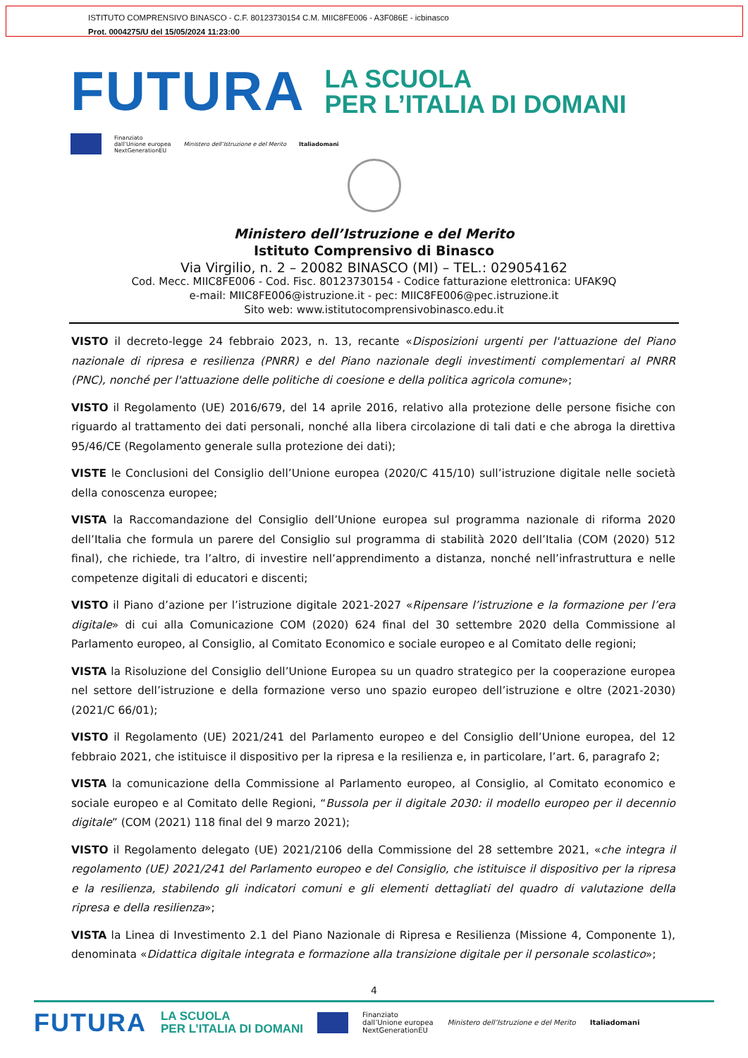ISTITUTO COMPRENSIVO BINASCO - C.F. 80123730154 C.M. MIIC8FE006 - A3F086E - icbinasco
Prot. 0004275/U del 15/05/2024 11:23:00
FUTURA
LA SCUOLA
PER L’ITALIA DI DOMANI
Finanziato
dall’Unione europea
NextGenerationEU
Ministero dell’Istruzione e del Merito
Italiadomani
Ministero dell’Istruzione e del Merito
Istituto Comprensivo di Binasco
Via Virgilio, n. 2 – 20082 BINASCO (MI) – TEL.: 029054162
Cod. Mecc. MIIC8FE006 - Cod. Fisc. 80123730154 - Codice fatturazione elettronica: UFAK9Q
e-mail: MIIC8FE006@istruzione.it - pec: MIIC8FE006@pec.istruzione.it
Sito web: www.istitutocomprensivobinasco.edu.it
VISTO il decreto-legge 24 febbraio 2023, n. 13, recante «Disposizioni urgenti per l'attuazione del Piano nazionale di ripresa e resilienza (PNRR) e del Piano nazionale degli investimenti complementari al PNRR (PNC), nonché per l'attuazione delle politiche di coesione e della politica agricola comune»;
VISTO il Regolamento (UE) 2016/679, del 14 aprile 2016, relativo alla protezione delle persone fisiche con riguardo al trattamento dei dati personali, nonché alla libera circolazione di tali dati e che abroga la direttiva 95/46/CE (Regolamento generale sulla protezione dei dati);
VISTE le Conclusioni del Consiglio dell’Unione europea (2020/C 415/10) sull’istruzione digitale nelle società della conoscenza europee;
VISTA la Raccomandazione del Consiglio dell’Unione europea sul programma nazionale di riforma 2020 dell’Italia che formula un parere del Consiglio sul programma di stabilità 2020 dell’Italia (COM (2020) 512 final), che richiede, tra l’altro, di investire nell’apprendimento a distanza, nonché nell’infrastruttura e nelle competenze digitali di educatori e discenti;
VISTO il Piano d’azione per l’istruzione digitale 2021-2027 «Ripensare l’istruzione e la formazione per l’era digitale» di cui alla Comunicazione COM (2020) 624 final del 30 settembre 2020 della Commissione al Parlamento europeo, al Consiglio, al Comitato Economico e sociale europeo e al Comitato delle regioni;
VISTA la Risoluzione del Consiglio dell’Unione Europea su un quadro strategico per la cooperazione europea nel settore dell’istruzione e della formazione verso uno spazio europeo dell’istruzione e oltre (2021-2030) (2021/C 66/01);
VISTO il Regolamento (UE) 2021/241 del Parlamento europeo e del Consiglio dell’Unione europea, del 12 febbraio 2021, che istituisce il dispositivo per la ripresa e la resilienza e, in particolare, l’art. 6, paragrafo 2;
VISTA la comunicazione della Commissione al Parlamento europeo, al Consiglio, al Comitato economico e sociale europeo e al Comitato delle Regioni, “Bussola per il digitale 2030: il modello europeo per il decennio digitale” (COM (2021) 118 final del 9 marzo 2021);
VISTO il Regolamento delegato (UE) 2021/2106 della Commissione del 28 settembre 2021, «che integra il regolamento (UE) 2021/241 del Parlamento europeo e del Consiglio, che istituisce il dispositivo per la ripresa e la resilienza, stabilendo gli indicatori comuni e gli elementi dettagliati del quadro di valutazione della ripresa e della resilienza»;
VISTA la Linea di Investimento 2.1 del Piano Nazionale di Ripresa e Resilienza (Missione 4, Componente 1), denominata «Didattica digitale integrata e formazione alla transizione digitale per il personale scolastico»;
4
FUTURA LA SCUOLA
PER L’ITALIA DI DOMANI Finanziato
dall’Unione europea
NextGenerationEU Ministero dell’Istruzione e del Merito Italiadomani